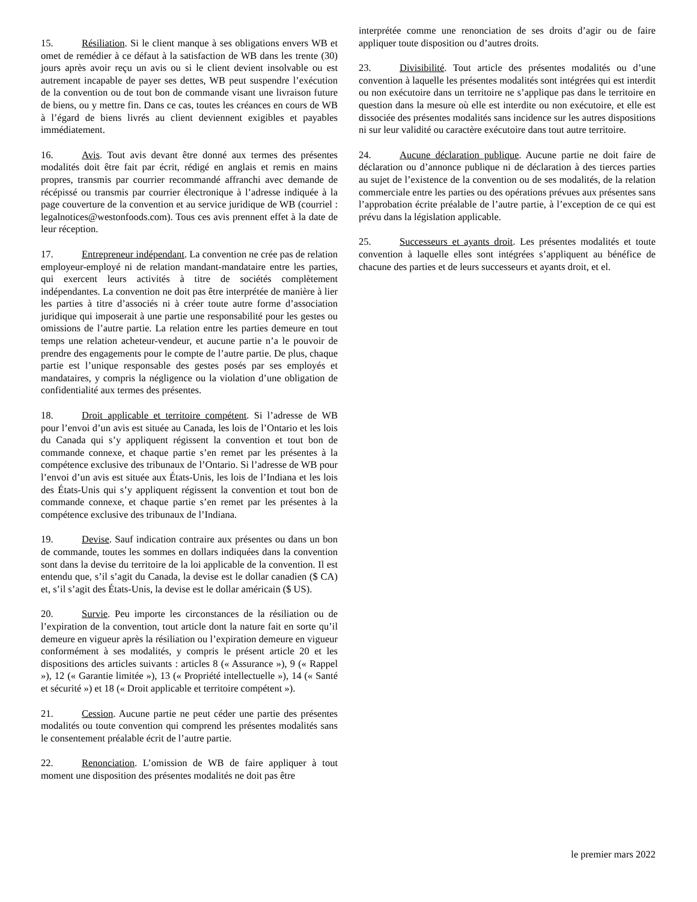15. Résiliation. Si le client manque à ses obligations envers WB et omet de remédier à ce défaut à la satisfaction de WB dans les trente (30) jours après avoir reçu un avis ou si le client devient insolvable ou est autrement incapable de payer ses dettes, WB peut suspendre l’exécution de la convention ou de tout bon de commande visant une livraison future de biens, ou y mettre fin. Dans ce cas, toutes les créances en cours de WB à l’égard de biens livrés au client deviennent exigibles et payables immédiatement.
16. Avis. Tout avis devant être donné aux termes des présentes modalités doit être fait par écrit, rédigé en anglais et remis en mains propres, transmis par courrier recommandé affranchi avec demande de récépissé ou transmis par courrier électronique à l’adresse indiquée à la page couverture de la convention et au service juridique de WB (courriel : legalnotices@westonfoods.com). Tous ces avis prennent effet à la date de leur réception.
17. Entrepreneur indépendant. La convention ne crée pas de relation employeur-employé ni de relation mandant-mandataire entre les parties, qui exercent leurs activités à titre de sociétés complètement indépendantes. La convention ne doit pas être interprétée de manière à lier les parties à titre d’associés ni à créer toute autre forme d’association juridique qui imposerait à une partie une responsabilité pour les gestes ou omissions de l’autre partie. La relation entre les parties demeure en tout temps une relation acheteur-vendeur, et aucune partie n’a le pouvoir de prendre des engagements pour le compte de l’autre partie. De plus, chaque partie est l’unique responsable des gestes posés par ses employés et mandataires, y compris la négligence ou la violation d’une obligation de confidentialité aux termes des présentes.
18. Droit applicable et territoire compétent. Si l’adresse de WB pour l’envoi d’un avis est située au Canada, les lois de l’Ontario et les lois du Canada qui s’y appliquent régissent la convention et tout bon de commande connexe, et chaque partie s’en remet par les présentes à la compétence exclusive des tribunaux de l’Ontario. Si l’adresse de WB pour l’envoi d’un avis est située aux États-Unis, les lois de l’Indiana et les lois des États-Unis qui s’y appliquent régissent la convention et tout bon de commande connexe, et chaque partie s’en remet par les présentes à la compétence exclusive des tribunaux de l’Indiana.
19. Devise. Sauf indication contraire aux présentes ou dans un bon de commande, toutes les sommes en dollars indiquées dans la convention sont dans la devise du territoire de la loi applicable de la convention. Il est entendu que, s’il s’agit du Canada, la devise est le dollar canadien ($ CA) et, s’il s’agit des États-Unis, la devise est le dollar américain ($ US).
20. Survie. Peu importe les circonstances de la résiliation ou de l’expiration de la convention, tout article dont la nature fait en sorte qu’il demeure en vigueur après la résiliation ou l’expiration demeure en vigueur conformément à ses modalités, y compris le présent article 20 et les dispositions des articles suivants : articles 8 (« Assurance »), 9 (« Rappel »), 12 (« Garantie limitée »), 13 (« Propriété intellectuelle »), 14 (« Santé et sécurité ») et 18 (« Droit applicable et territoire compétent »).
21. Cession. Aucune partie ne peut céder une partie des présentes modalités ou toute convention qui comprend les présentes modalités sans le consentement préalable écrit de l’autre partie.
22. Renonciation. L’omission de WB de faire appliquer à tout moment une disposition des présentes modalités ne doit pas être
interprétée comme une renonciation de ses droits d’agir ou de faire appliquer toute disposition ou d’autres droits.
23. Divisibilité. Tout article des présentes modalités ou d’une convention à laquelle les présentes modalités sont intégrées qui est interdit ou non exécutoire dans un territoire ne s’applique pas dans le territoire en question dans la mesure où elle est interdite ou non exécutoire, et elle est dissociée des présentes modalités sans incidence sur les autres dispositions ni sur leur validité ou caractère exécutoire dans tout autre territoire.
24. Aucune déclaration publique. Aucune partie ne doit faire de déclaration ou d’annonce publique ni de déclaration à des tierces parties au sujet de l’existence de la convention ou de ses modalités, de la relation commerciale entre les parties ou des opérations prévues aux présentes sans l’approbation écrite préalable de l’autre partie, à l’exception de ce qui est prévu dans la législation applicable.
25. Successeurs et ayants droit. Les présentes modalités et toute convention à laquelle elles sont intégrées s’appliquent au bénéfice de chacune des parties et de leurs successeurs et ayants droit, et el.
le premier mars 2022